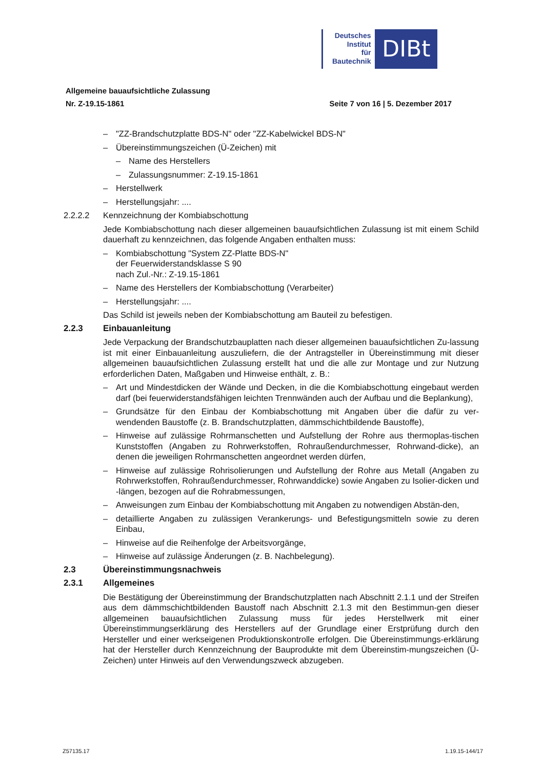Deutsches
Institut
für
Bautechnik
DIBt
Allgemeine bauaufsichtliche Zulassung
Nr. Z-19.15-1861 Seite 7 von 16 | 5. Dezember 2017
– "ZZ-Brandschutzplatte BDS-N" oder "ZZ-Kabelwickel BDS-N"
– Übereinstimmungszeichen (Ü-Zeichen) mit
– Name des Herstellers
– Zulassungsnummer: Z-19.15-1861
– Herstellwerk
– Herstellungsjahr: ....
2.2.2.2 Kennzeichnung der Kombiabschottung
Jede Kombiabschottung nach dieser allgemeinen bauaufsichtlichen Zulassung ist mit einem Schild dauerhaft zu kennzeichnen, das folgende Angaben enthalten muss:
– Kombiabschottung "System ZZ-Platte BDS-N"
der Feuerwiderstandsklasse S 90
nach Zul.-Nr.: Z-19.15-1861
– Name des Herstellers der Kombiabschottung (Verarbeiter)
– Herstellungsjahr: ....
Das Schild ist jeweils neben der Kombiabschottung am Bauteil zu befestigen.
2.2.3 Einbauanleitung
Jede Verpackung der Brandschutzbauplatten nach dieser allgemeinen bauaufsichtlichen Zu-lassung ist mit einer Einbauanleitung auszuliefern, die der Antragsteller in Übereinstimmung mit dieser allgemeinen bauaufsichtlichen Zulassung erstellt hat und die alle zur Montage und zur Nutzung erforderlichen Daten, Maßgaben und Hinweise enthält, z. B.:
– Art und Mindestdicken der Wände und Decken, in die die Kombiabschottung eingebaut werden darf (bei feuerwiderstandsfähigen leichten Trennwänden auch der Aufbau und die Beplankung),
– Grundsätze für den Einbau der Kombiabschottung mit Angaben über die dafür zu ver-wendenden Baustoffe (z. B. Brandschutzplatten, dämmschichtbildende Baustoffe),
– Hinweise auf zulässige Rohrmanschetten und Aufstellung der Rohre aus thermoplas-tischen Kunststoffen (Angaben zu Rohrwerkstoffen, Rohraußendurchmesser, Rohrwand-dicke), an denen die jeweiligen Rohrmanschetten angeordnet werden dürfen,
– Hinweise auf zulässige Rohrisolierungen und Aufstellung der Rohre aus Metall (Angaben zu Rohrwerkstoffen, Rohraußendurchmesser, Rohrwanddicke) sowie Angaben zu Isolier-dicken und -längen, bezogen auf die Rohrabmessungen,
– Anweisungen zum Einbau der Kombiabschottung mit Angaben zu notwendigen Abstän-den,
– detaillierte Angaben zu zulässigen Verankerungs- und Befestigungsmitteln sowie zu deren Einbau,
– Hinweise auf die Reihenfolge der Arbeitsvorgänge,
– Hinweise auf zulässige Änderungen (z. B. Nachbelegung).
2.3 Übereinstimmungsnachweis
2.3.1 Allgemeines
Die Bestätigung der Übereinstimmung der Brandschutzplatten nach Abschnitt 2.1.1 und der Streifen aus dem dämmschichtbildenden Baustoff nach Abschnitt 2.1.3 mit den Bestimmun-gen dieser allgemeinen bauaufsichtlichen Zulassung muss für jedes Herstellwerk mit einer Übereinstimmungserklärung des Herstellers auf der Grundlage einer Erstprüfung durch den Hersteller und einer werkseigenen Produktionskontrolle erfolgen. Die Übereinstimmungs-erklärung hat der Hersteller durch Kennzeichnung der Bauprodukte mit dem Übereinstim-mungszeichen (Ü-Zeichen) unter Hinweis auf den Verwendungszweck abzugeben.
Z57135.17 1.19.15-144/17